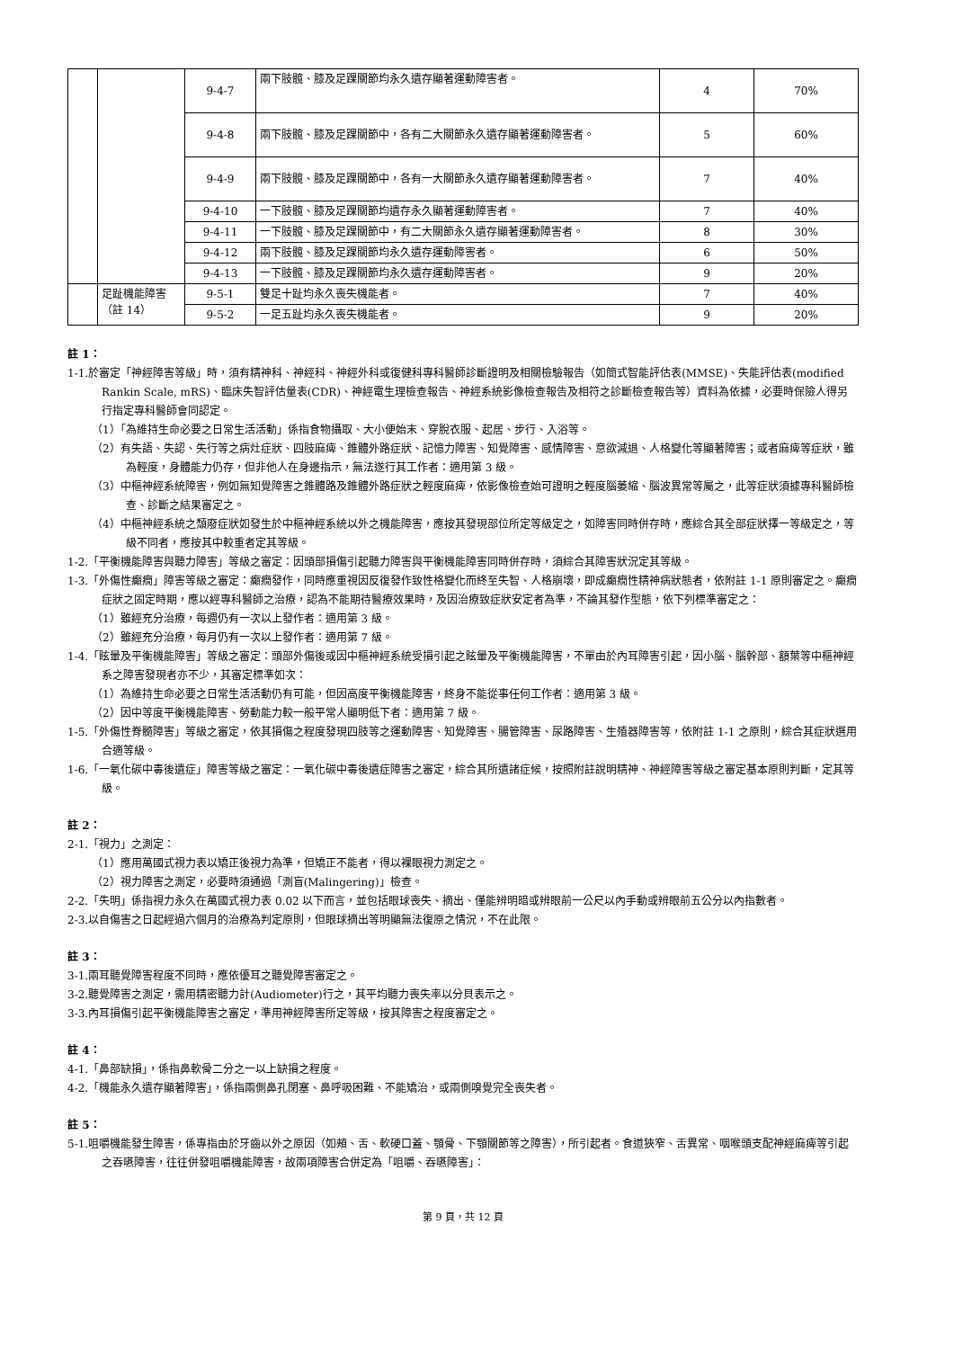| | | 9-4-7 | 兩下肢髖、膝及足踝關節均永久遺存顯著運動障害者。 | 4 | 70% |
| | | 9-4-8 | 兩下肢髖、膝及足踝關節中，各有二大關節永久遺存顯著運動障害者。 | 5 | 60% |
| | | 9-4-9 | 兩下肢髖、膝及足踝關節中，各有一大關節永久遺存顯著運動障害者。 | 7 | 40% |
| | | 9-4-10 | 一下肢髖、膝及足踝關節均遺存永久顯著運動障害者。 | 7 | 40% |
| | | 9-4-11 | 一下肢髖、膝及足踝關節中，有二大關節永久遺存顯著運動障害者。 | 8 | 30% |
| | | 9-4-12 | 兩下肢髖、膝及足踝關節均永久遺存運動障害者。 | 6 | 50% |
| | | 9-4-13 | 一下肢髖、膝及足踝關節均永久遺存運動障害者。 | 9 | 20% |
| | 足趾機能障害 （註 14） | 9-5-1 | 雙足十趾均永久喪失機能者。 | 7 | 40% |
| | | 9-5-2 | 一足五趾均永久喪失機能者。 | 9 | 20% |
註 1：
1-1.於審定「神經障害等級」時，須有精神科、神經科、神經外科或復健科專科醫師診斷證明及相關檢驗報告（如簡式智能評估表(MMSE)、失能評估表(modified Rankin Scale, mRS)、臨床失智評估量表(CDR)、神經電生理檢查報告、神經系統影像檢查報告及相符之診斷檢查報告等）資料為依據，必要時保險人得另行指定專科醫師會同認定。
（1）「為維持生命必要之日常生活活動」係指食物攝取、大小便始末、穿脫衣服、起居、步行、入浴等。
（2）有失語、失認、失行等之病灶症狀、四肢麻痺、錐體外路症狀、記憶力障害、知覺障害、感情障害、意欲減退、人格變化等顯著障害；或者麻痺等症狀，雖為輕度，身體能力仍存，但非他人在身邊指示，無法遂行其工作者：適用第 3 級。
（3）中樞神經系統障害，例如無知覺障害之錐體路及錐體外路症狀之輕度麻痺，依影像檢查始可證明之輕度腦萎縮、腦波異常等屬之，此等症狀須據專科醫師檢查、診斷之結果審定之。
（4）中樞神經系統之頹廢症狀如發生於中樞神經系統以外之機能障害，應按其發現部位所定等級定之，如障害同時併存時，應綜合其全部症狀擇一等級定之，等級不同者，應按其中較重者定其等級。
1-2.「平衡機能障害與聽力障害」等級之審定：因頭部損傷引起聽力障害與平衡機能障害同時併存時，須綜合其障害狀況定其等級。
1-3.「外傷性癲癇」障害等級之審定：癲癇發作，同時應重視因反復發作致性格變化而終至失智、人格崩壞，即成癲癇性精神病狀態者，依附註 1-1 原則審定之。癲癇症狀之固定時期，應以經專科醫師之治療，認為不能期待醫療效果時，及因治療致症狀安定者為準，不論其發作型態，依下列標準審定之：
（1）雖經充分治療，每週仍有一次以上發作者：適用第 3 級。
（2）雖經充分治療，每月仍有一次以上發作者：適用第 7 級。
1-4.「眩暈及平衡機能障害」等級之審定：頭部外傷後或因中樞神經系統受損引起之眩暈及平衡機能障害，不單由於內耳障害引起，因小腦、腦幹部、額葉等中樞神經系之障害發現者亦不少，其審定標準如次：
（1）為維持生命必要之日常生活活動仍有可能，但因高度平衡機能障害，終身不能從事任何工作者：適用第 3 級。
（2）因中等度平衡機能障害、勞動能力較一般平常人顯明低下者：適用第 7 級。
1-5.「外傷性脊髓障害」等級之審定，依其損傷之程度發現四肢等之運動障害、知覺障害、腸管障害、尿路障害、生殖器障害等，依附註 1-1 之原則，綜合其症狀選用合適等級。
1-6.「一氧化碳中毒後遺症」障害等級之審定：一氧化碳中毒後遺症障害之審定，綜合其所遺諸症候，按照附註說明精神、神經障害等級之審定基本原則判斷，定其等級。
註 2：
2-1.「視力」之測定：
（1）應用萬國式視力表以矯正後視力為準，但矯正不能者，得以裸眼視力測定之。
（2）視力障害之測定，必要時須通過「測盲(Malingering)」檢查。
2-2.「失明」係指視力永久在萬國式視力表 0.02 以下而言，並包括眼球喪失、摘出、僅能辨明暗或辨眼前一公尺以內手動或辨眼前五公分以內指數者。
2-3.以自傷害之日起經過六個月的治療為判定原則，但眼球摘出等明顯無法復原之情況，不在此限。
註 3：
3-1.兩耳聽覺障害程度不同時，應依優耳之聽覺障害審定之。
3-2.聽覺障害之測定，需用精密聽力計(Audiometer)行之，其平均聽力喪失率以分貝表示之。
3-3.內耳損傷引起平衡機能障害之審定，準用神經障害所定等級，按其障害之程度審定之。
註 4：
4-1.「鼻部缺損」，係指鼻軟骨二分之一以上缺損之程度。
4-2.「機能永久遺存顯著障害」，係指兩側鼻孔閉塞、鼻呼吸困難、不能矯治，或兩側嗅覺完全喪失者。
註 5：
5-1.咀嚼機能發生障害，係專指由於牙齒以外之原因（如頰、舌、軟硬口蓋、顎骨、下顎關節等之障害），所引起者。食道狹窄、舌異常、咽喉頭支配神經麻痺等引起之吞嚥障害，往往併發咀嚼機能障害，故兩項障害合併定為「咀嚼、吞嚥障害」：
第 9 頁，共 12 頁